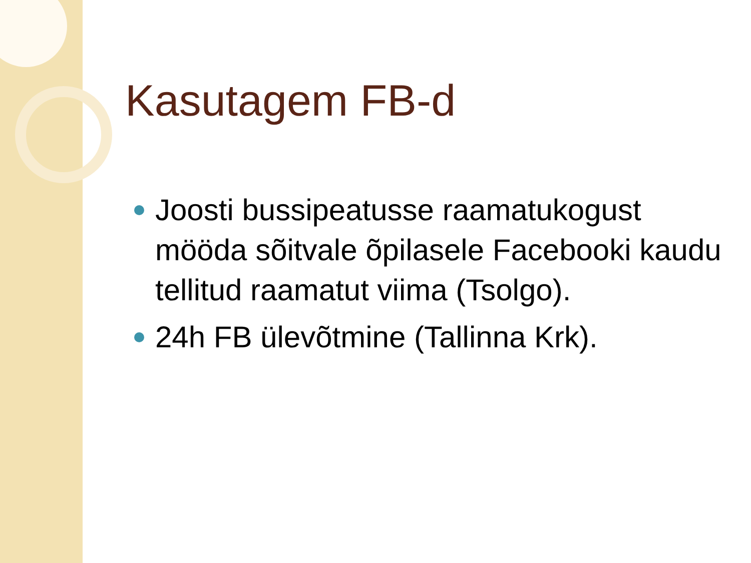Kasutagem FB-d
Joosti bussipeatusse raamatukogust mööda sõitvale õpilasele Facebooki kaudu tellitud raamatut viima (Tsolgo).
24h FB ülevõtmine (Tallinna Krk).